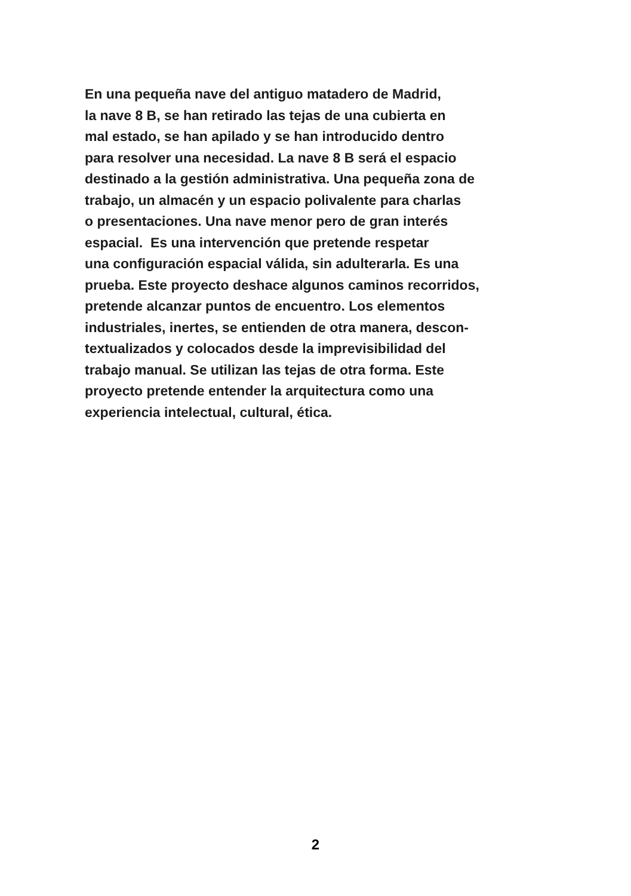En una pequeña nave del antiguo matadero de Madrid,
la nave 8 B, se han retirado las tejas de una cubierta en
mal estado, se han apilado y se han introducido dentro
para resolver una necesidad. La nave 8 B será el espacio
destinado a la gestión administrativa. Una pequeña zona de
trabajo, un almacén y un espacio polivalente para charlas
o presentaciones. Una nave menor pero de gran interés
espacial. Es una intervención que pretende respetar
una configuración espacial válida, sin adulterarla. Es una
prueba. Este proyecto deshace algunos caminos recorridos,
pretende alcanzar puntos de encuentro. Los elementos
industriales, inertes, se entienden de otra manera, descon-
textualizados y colocados desde la imprevisibilidad del
trabajo manual. Se utilizan las tejas de otra forma. Este
proyecto pretende entender la arquitectura como una
experiencia intelectual, cultural, ética.
2